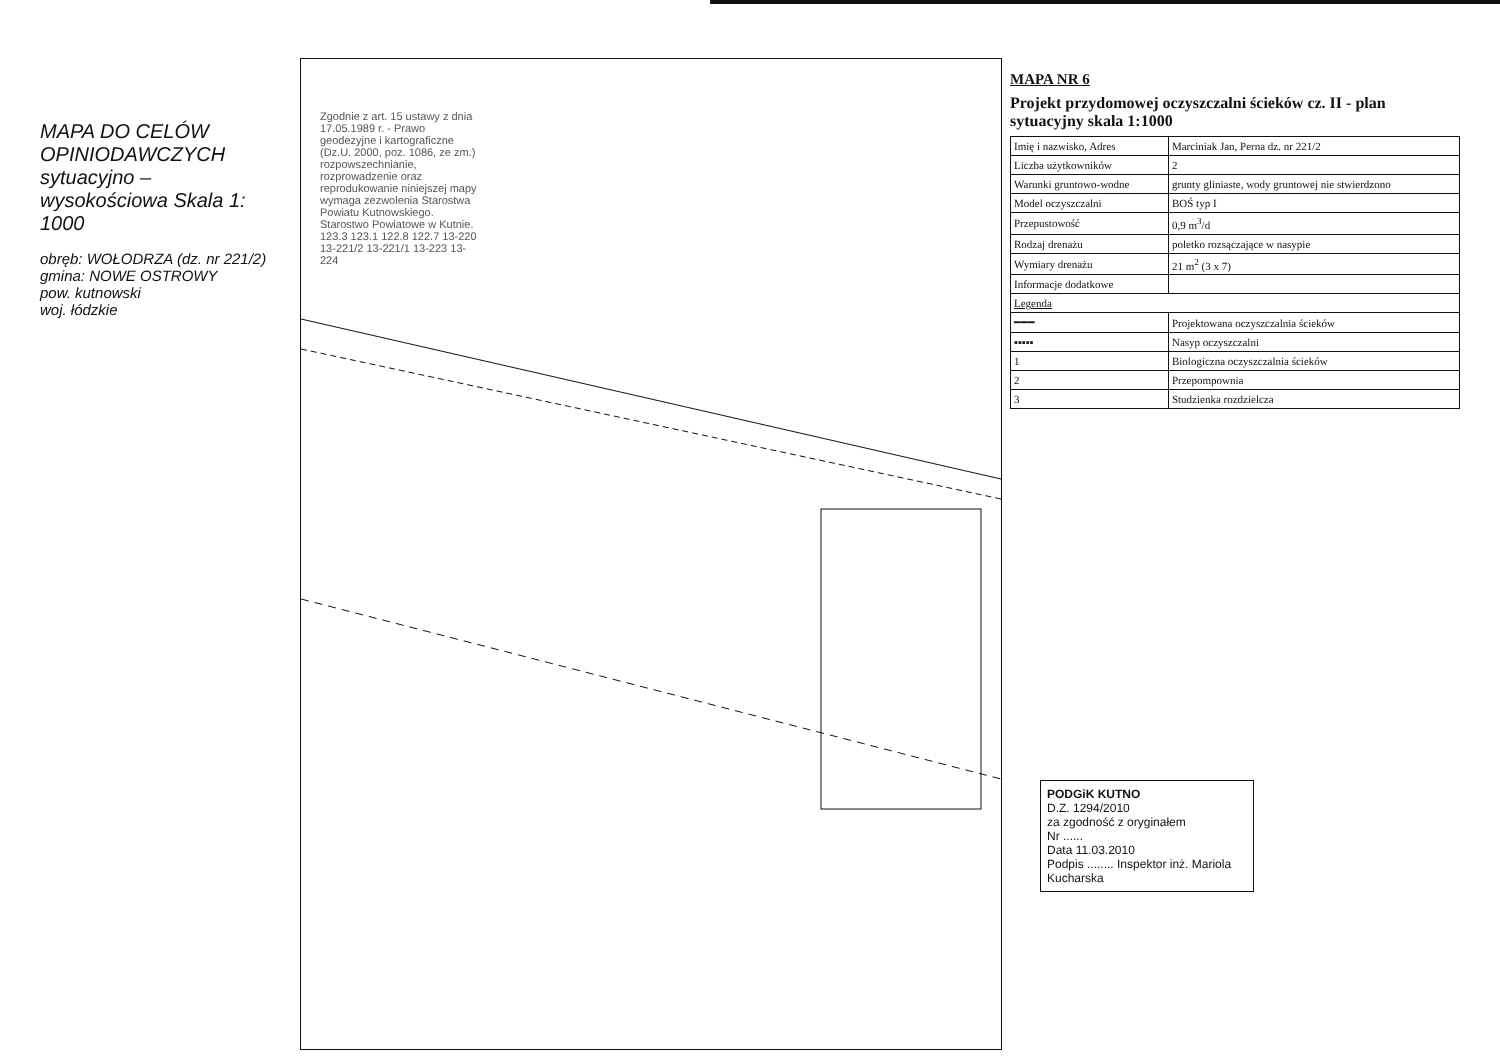MAPA DO CELÓW OPINIODAWCZYCH sytuacyjno – wysokościowa Skala 1: 1000
obręb: WOŁODRZA (dz. nr 221/2)
gmina: NOWE OSTROWY
pow. kutnowski
woj. łódzkie
Zgodnie z art. 15 ustawy z dnia 17.05.1989 r. - Prawo geodezyjne i kartograficzne (Dz.U. 2000, poz. 1086, ze zm.) rozpowszechnianie, rozprowadzenie oraz reprodukowanie niniejszej mapy wymaga zezwolenia Starostwa Powiatu Kutnowskiego. Starostwo Powiatowe w Kutnie. 123.3 123.1 122.8 122.7 13-220 13-221/2 13-221/1 13-223 13-224
MAPA NR 6
Projekt przydomowej oczyszczalni ścieków cz. II - plan sytuacyjny skala 1:1000
| Imię i nazwisko, Adres | Marciniak Jan, Perna dz. nr 221/2 |
| Liczba użytkowników | 2 |
| Warunki gruntowo-wodne | grunty gliniaste, wody gruntowej nie stwierdzono |
| Model oczyszczalni | BOŚ typ I |
| Przepustowość | 0,9 m<sup>3</sup>/d |
| Rodzaj drenażu | poletko rozsączające w nasypie |
| Wymiary drenażu | 21 m<sup>2</sup> (3 x 7) |
| Informacje dodatkowe | |
| Legenda | |
| ━━━ | Projektowana oczyszczalnia ścieków |
| ▪▪▪▪▪ | Nasyp oczyszczalni |
| 1 | Biologiczna oczyszczalnia ścieków |
| 2 | Przepompownia |
| 3 | Studzienka rozdzielcza |
PODGiK KUTNO
D.Z. 1294/2010
za zgodność z oryginałem
Nr ......
Data 11.03.2010
Podpis ........ Inspektor inż. Mariola Kucharska